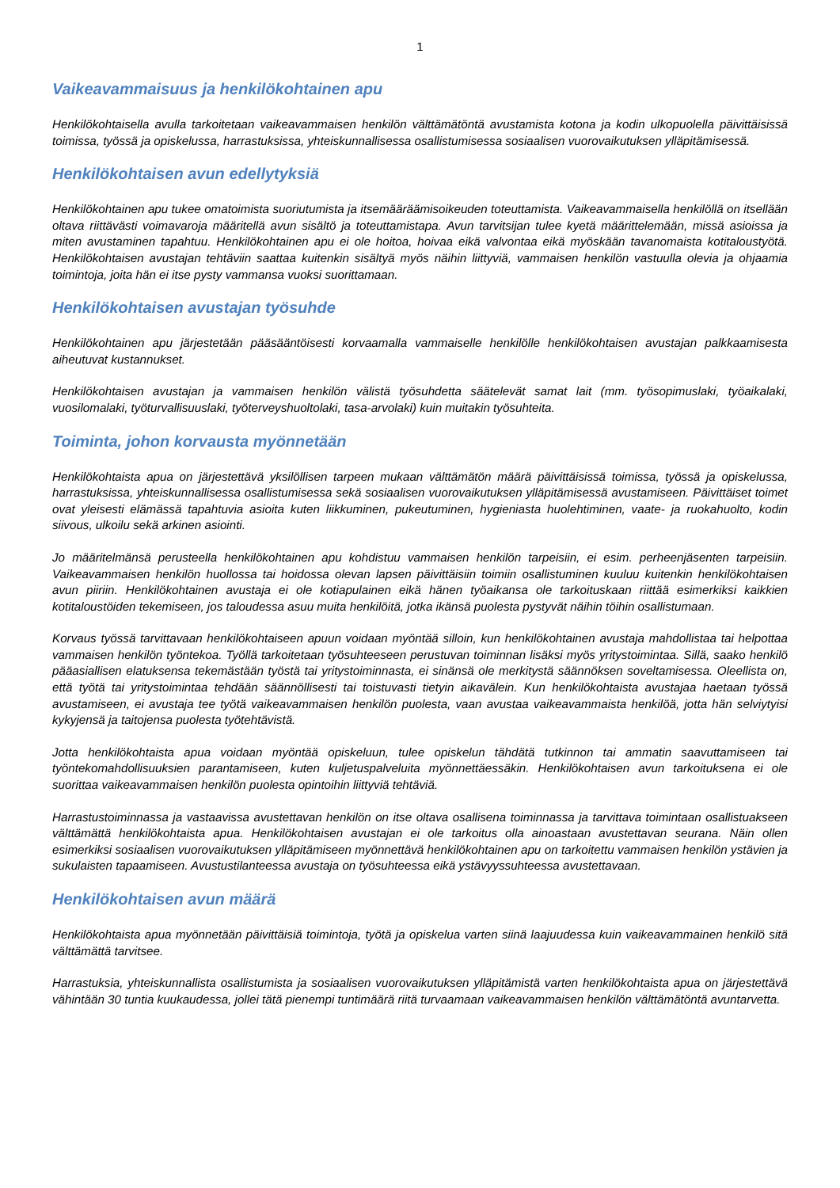1
Vaikeavammaisuus ja henkilökohtainen apu
Henkilökohtaisella avulla tarkoitetaan vaikeavammaisen henkilön välttämätöntä avustamista kotona ja kodin ulkopuolella päivittäisissä toimissa, työssä ja opiskelussa, harrastuksissa, yhteiskunnallisessa osallistumisessa sosiaalisen vuorovaikutuksen ylläpitämisessä.
Henkilökohtaisen avun edellytyksiä
Henkilökohtainen apu tukee omatoimista suoriutumista ja itsemääräämisoikeuden toteuttamista. Vaikeavammaisella henkilöllä on itsellään oltava riittävästi voimavaroja määritellä avun sisältö ja toteuttamistapa. Avun tarvitsijan tulee kyetä määrittelemään, missä asioissa ja miten avustaminen tapahtuu. Henkilökohtainen apu ei ole hoitoa, hoivaa eikä valvontaa eikä myöskään tavanomaista kotitaloustyötä. Henkilökohtaisen avustajan tehtäviin saattaa kuitenkin sisältyä myös näihin liittyviä, vammaisen henkilön vastuulla olevia ja ohjaamia toimintoja, joita hän ei itse pysty vammansa vuoksi suorittamaan.
Henkilökohtaisen avustajan työsuhde
Henkilökohtainen apu järjestetään pääsääntöisesti korvaamalla vammaiselle henkilölle henkilökohtaisen avustajan palkkaamisesta aiheutuvat kustannukset.
Henkilökohtaisen avustajan ja vammaisen henkilön välistä työsuhdetta säätelevät samat lait (mm. työsopimuslaki, työaikalaki, vuosilomalaki, työturvallisuuslaki, työterveyshuoltolaki, tasa-arvolaki) kuin muitakin työsuhteita.
Toiminta, johon korvausta myönnetään
Henkilökohtaista apua on järjestettävä yksilöllisen tarpeen mukaan välttämätön määrä päivittäisissä toimissa, työssä ja opiskelussa, harrastuksissa, yhteiskunnallisessa osallistumisessa sekä sosiaalisen vuorovaikutuksen ylläpitämisessä avustamiseen. Päivittäiset toimet ovat yleisesti elämässä tapahtuvia asioita kuten liikkuminen, pukeutuminen, hygieniasta huolehtiminen, vaate- ja ruokahuolto, kodin siivous, ulkoilu sekä arkinen asiointi.
Jo määritelmänsä perusteella henkilökohtainen apu kohdistuu vammaisen henkilön tarpeisiin, ei esim. perheenjäsenten tarpeisiin. Vaikeavammaisen henkilön huollossa tai hoidossa olevan lapsen päivittäisiin toimiin osallistuminen kuuluu kuitenkin henkilökohtaisen avun piiriin. Henkilökohtainen avustaja ei ole kotiapulainen eikä hänen työaikansa ole tarkoituskaan riittää esimerkiksi kaikkien kotitaloustöiden tekemiseen, jos taloudessa asuu muita henkilöitä, jotka ikänsä puolesta pystyvät näihin töihin osallistumaan.
Korvaus työssä tarvittavaan henkilökohtaiseen apuun voidaan myöntää silloin, kun henkilökohtainen avustaja mahdollistaa tai helpottaa vammaisen henkilön työntekoa. Työllä tarkoitetaan työsuhteeseen perustuvan toiminnan lisäksi myös yritystoimintaa. Sillä, saako henkilö pääasiallisen elatuksensa tekemästään työstä tai yritystoiminnasta, ei sinänsä ole merkitystä säännöksen soveltamisessa. Oleellista on, että työtä tai yritystoimintaa tehdään säännöllisesti tai toistuvasti tietyin aikavälein. Kun henkilökohtaista avustajaa haetaan työssä avustamiseen, ei avustaja tee työtä vaikeavammaisen henkilön puolesta, vaan avustaa vaikeavammaista henkilöä, jotta hän selviytyisi kykyjensä ja taitojensa puolesta työtehtävistä.
Jotta henkilökohtaista apua voidaan myöntää opiskeluun, tulee opiskelun tähdätä tutkinnon tai ammatin saavuttamiseen tai työntekomahdollisuuksien parantamiseen, kuten kuljetuspalveluita myönnettäessäkin. Henkilökohtaisen avun tarkoituksena ei ole suorittaa vaikeavammaisen henkilön puolesta opintoihin liittyviä tehtäviä.
Harrastustoiminnassa ja vastaavissa avustettavan henkilön on itse oltava osallisena toiminnassa ja tarvittava toimintaan osallistuakseen välttämättä henkilökohtaista apua. Henkilökohtaisen avustajan ei ole tarkoitus olla ainoastaan avustettavan seurana. Näin ollen esimerkiksi sosiaalisen vuorovaikutuksen ylläpitämiseen myönnettävä henkilökohtainen apu on tarkoitettu vammaisen henkilön ystävien ja sukulaisten tapaamiseen. Avustustilanteessa avustaja on työsuhteessa eikä ystävyyssuhteessa avustettavaan.
Henkilökohtaisen avun määrä
Henkilökohtaista apua myönnetään päivittäisiä toimintoja, työtä ja opiskelua varten siinä laajuudessa kuin vaikeavammainen henkilö sitä välttämättä tarvitsee.
Harrastuksia, yhteiskunnallista osallistumista ja sosiaalisen vuorovaikutuksen ylläpitämistä varten henkilökohtaista apua on järjestettävä vähintään 30 tuntia kuukaudessa, jollei tätä pienempi tuntimäärä riitä turvaamaan vaikeavammaisen henkilön välttämätöntä avuntarvetta.